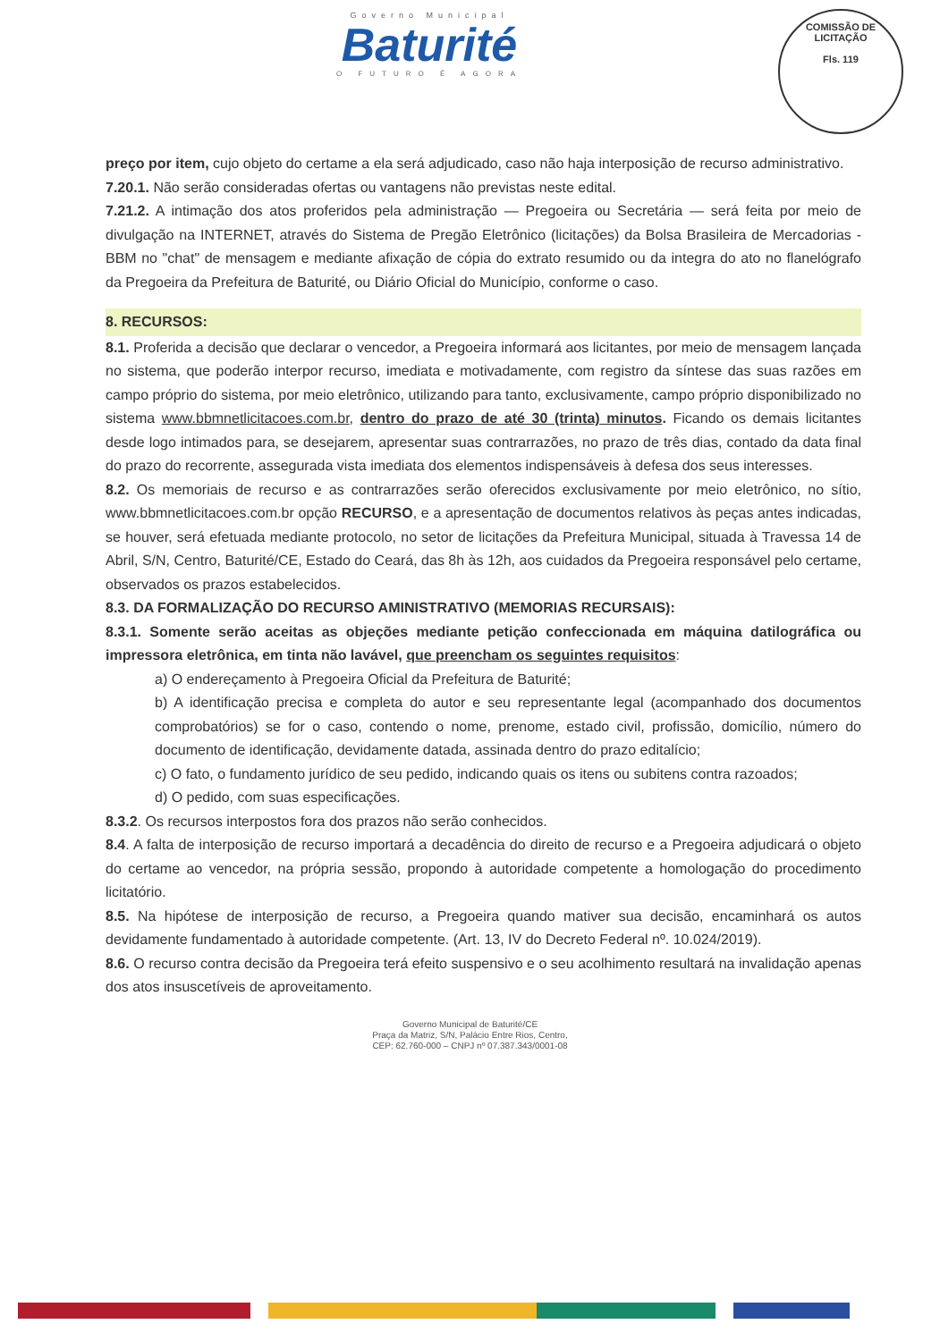Governo Municipal
Baturité
O FUTURO É AGORA
COMISSÃO DE LICITAÇÃO
Fls. 119
preço por item, cujo objeto do certame a ela será adjudicado, caso não haja interposição de recurso administrativo.
7.20.1. Não serão consideradas ofertas ou vantagens não previstas neste edital.
7.21.2. A intimação dos atos proferidos pela administração — Pregoeira ou Secretária — será feita por meio de divulgação na INTERNET, através do Sistema de Pregão Eletrônico (licitações) da Bolsa Brasileira de Mercadorias - BBM no "chat" de mensagem e mediante afixação de cópia do extrato resumido ou da integra do ato no flanelógrafo da Pregoeira da Prefeitura de Baturité, ou Diário Oficial do Município, conforme o caso.
8. RECURSOS:
8.1. Proferida a decisão que declarar o vencedor, a Pregoeira informará aos licitantes, por meio de mensagem lançada no sistema, que poderão interpor recurso, imediata e motivadamente, com registro da síntese das suas razões em campo próprio do sistema, por meio eletrônico, utilizando para tanto, exclusivamente, campo próprio disponibilizado no sistema www.bbmnetlicitacoes.com.br, dentro do prazo de até 30 (trinta) minutos. Ficando os demais licitantes desde logo intimados para, se desejarem, apresentar suas contrarrazões, no prazo de três dias, contado da data final do prazo do recorrente, assegurada vista imediata dos elementos indispensáveis à defesa dos seus interesses.
8.2. Os memoriais de recurso e as contrarrazões serão oferecidos exclusivamente por meio eletrônico, no sítio, www.bbmnetlicitacoes.com.br opção RECURSO, e a apresentação de documentos relativos às peças antes indicadas, se houver, será efetuada mediante protocolo, no setor de licitações da Prefeitura Municipal, situada à Travessa 14 de Abril, S/N, Centro, Baturité/CE, Estado do Ceará, das 8h às 12h, aos cuidados da Pregoeira responsável pelo certame, observados os prazos estabelecidos.
8.3. DA FORMALIZAÇÃO DO RECURSO AMINISTRATIVO (MEMORIAS RECURSAIS):
8.3.1. Somente serão aceitas as objeções mediante petição confeccionada em máquina datilográfica ou impressora eletrônica, em tinta não lavável, que preencham os seguintes requisitos:
a) O endereçamento à Pregoeira Oficial da Prefeitura de Baturité;
b) A identificação precisa e completa do autor e seu representante legal (acompanhado dos documentos comprobatórios) se for o caso, contendo o nome, prenome, estado civil, profissão, domicílio, número do documento de identificação, devidamente datada, assinada dentro do prazo editalício;
c) O fato, o fundamento jurídico de seu pedido, indicando quais os itens ou subitens contra razoados;
d) O pedido, com suas especificações.
8.3.2. Os recursos interpostos fora dos prazos não serão conhecidos.
8.4. A falta de interposição de recurso importará a decadência do direito de recurso e a Pregoeira adjudicará o objeto do certame ao vencedor, na própria sessão, propondo à autoridade competente a homologação do procedimento licitatório.
8.5. Na hipótese de interposição de recurso, a Pregoeira quando mativer sua decisão, encaminhará os autos devidamente fundamentado à autoridade competente. (Art. 13, IV do Decreto Federal nº. 10.024/2019).
8.6. O recurso contra decisão da Pregoeira terá efeito suspensivo e o seu acolhimento resultará na invalidação apenas dos atos insuscetíveis de aproveitamento.
Governo Municipal de Baturité/CE
Praça da Matriz, S/N, Palácio Entre Rios, Centro,
CEP: 62.760-000 – CNPJ nº 07.387.343/0001-08